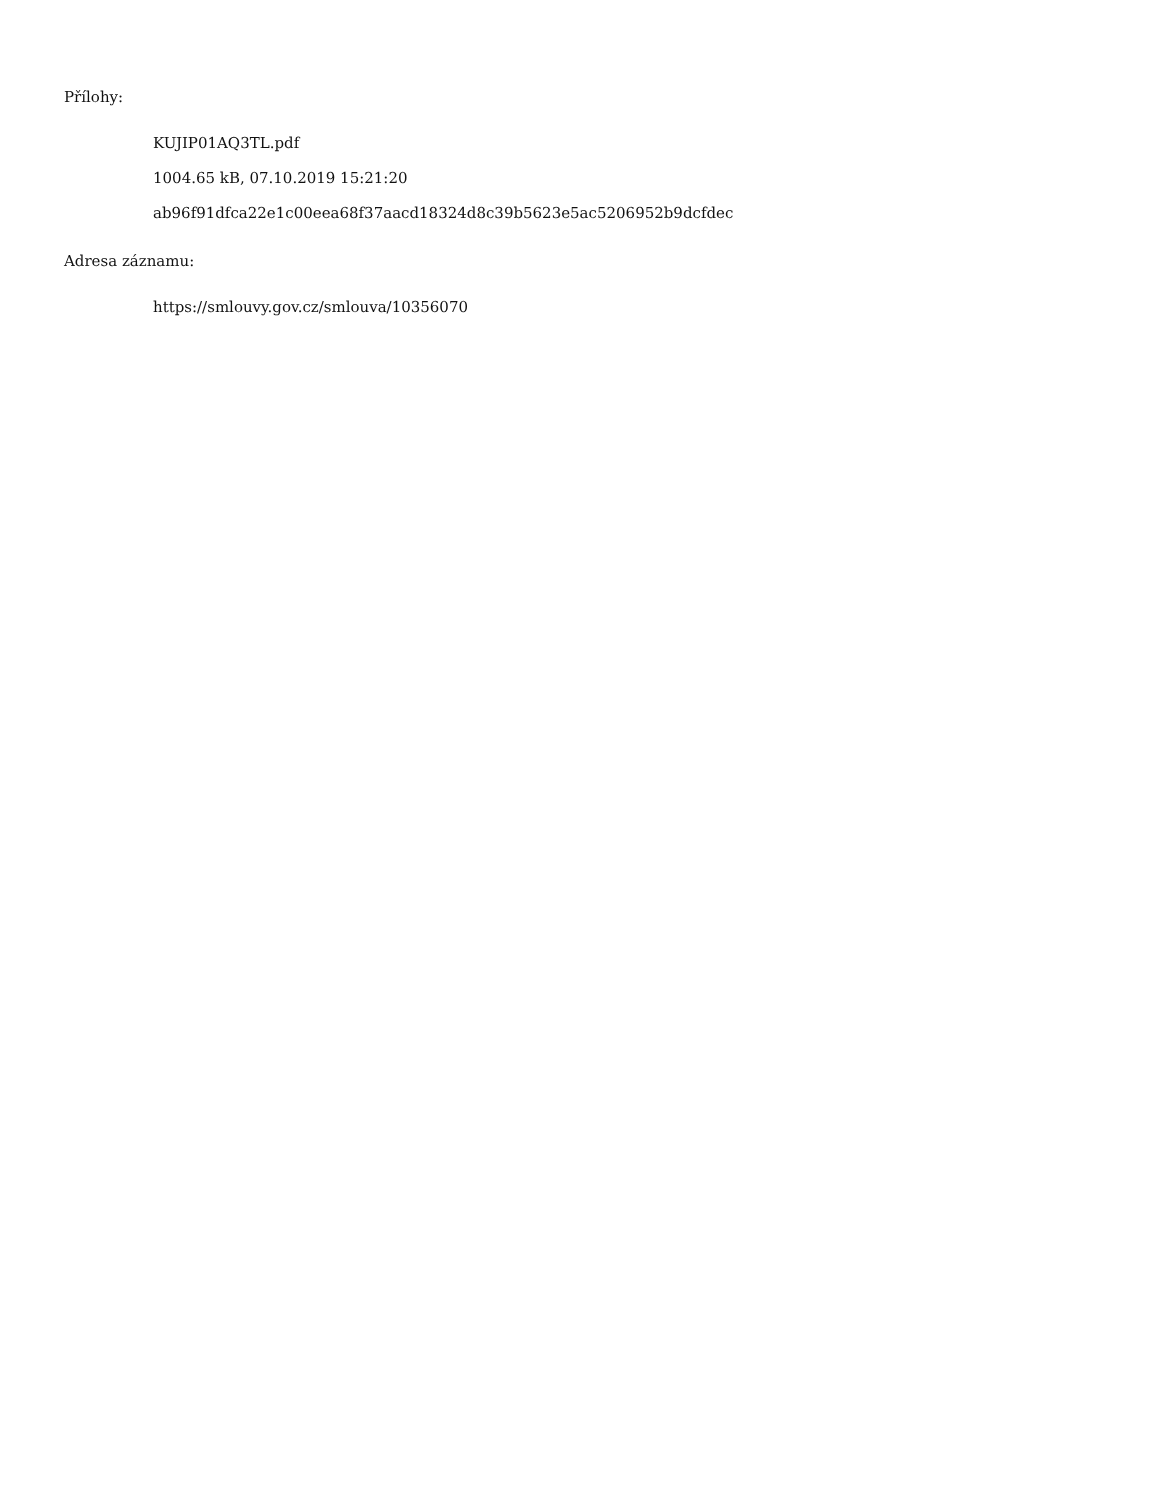Přílohy:
KUJIP01AQ3TL.pdf
1004.65 kB, 07.10.2019 15:21:20
ab96f91dfca22e1c00eea68f37aacd18324d8c39b5623e5ac5206952b9dcfdec
Adresa záznamu:
https://smlouvy.gov.cz/smlouva/10356070